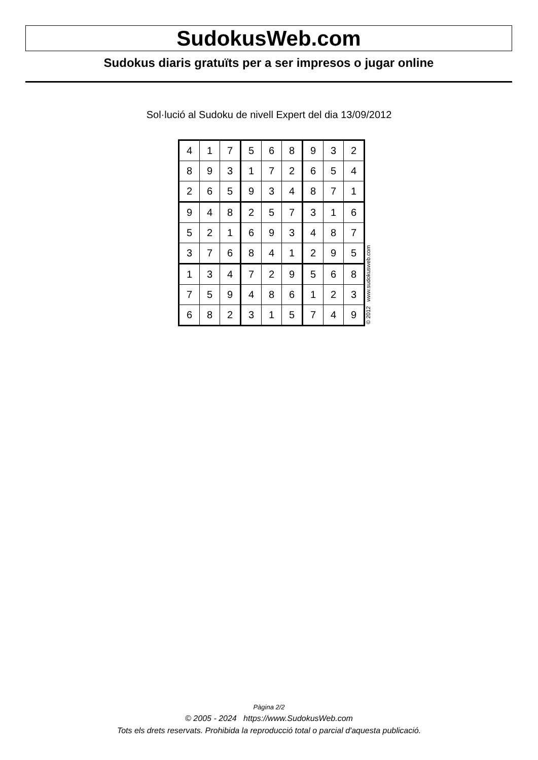SudokusWeb.com
Sudokus diaris gratuïts per a ser impresos o jugar online
Sol·lució al Sudoku de nivell Expert del dia 13/09/2012
| 4 | 1 | 7 | 5 | 6 | 8 | 9 | 3 | 2 |
| 8 | 9 | 3 | 1 | 7 | 2 | 6 | 5 | 4 |
| 2 | 6 | 5 | 9 | 3 | 4 | 8 | 7 | 1 |
| 9 | 4 | 8 | 2 | 5 | 7 | 3 | 1 | 6 |
| 5 | 2 | 1 | 6 | 9 | 3 | 4 | 8 | 7 |
| 3 | 7 | 6 | 8 | 4 | 1 | 2 | 9 | 5 |
| 1 | 3 | 4 | 7 | 2 | 9 | 5 | 6 | 8 |
| 7 | 5 | 9 | 4 | 8 | 6 | 1 | 2 | 3 |
| 6 | 8 | 2 | 3 | 1 | 5 | 7 | 4 | 9 |
© 2012 www.sudokusweb.com
Pàgina 2/2
© 2005 - 2024 https://www.SudokusWeb.com
Tots els drets reservats. Prohibida la reproducció total o parcial d'aquesta publicació.